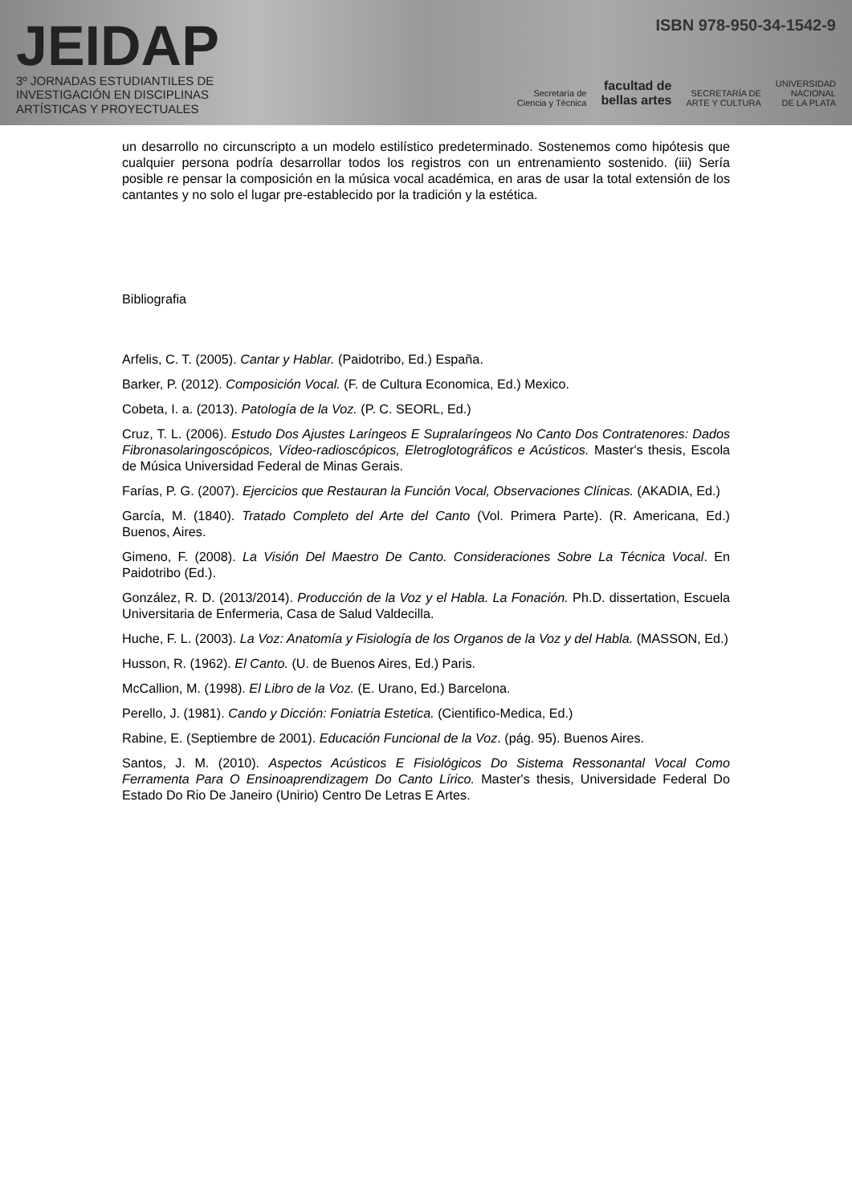JEIDAP
3º JORNADAS ESTUDIANTILES DE
INVESTIGACIÓN EN DISCIPLINAS
ARTÍSTICAS Y PROYECTUALES
ISBN 978-950-34-1542-9
Secretaría de
Ciencia y Técnica facultad de
bellas artes SECRETARÍA DE
ARTE Y CULTURA UNIVERSIDAD
NACIONAL
DE LA PLATA
un desarrollo no circunscripto a un modelo estilístico predeterminado. Sostenemos como hipótesis que cualquier persona podría desarrollar todos los registros con un entrenamiento sostenido. (iii) Sería posible re pensar la composición en la música vocal académica, en aras de usar la total extensión de los cantantes y no solo el lugar pre-establecido por la tradición y la estética.
Bibliografia
Arfelis, C. T. (2005). Cantar y Hablar. (Paidotribo, Ed.) España.
Barker, P. (2012). Composición Vocal. (F. de Cultura Economica, Ed.) Mexico.
Cobeta, I. a. (2013). Patología de la Voz. (P. C. SEORL, Ed.)
Cruz, T. L. (2006). Estudo Dos Ajustes Laríngeos E Supralaríngeos No Canto Dos Contratenores: Dados Fibronasolaringoscópicos, Vídeo-radioscópicos, Eletroglotográficos e Acústicos. Master's thesis, Escola de Música Universidad Federal de Minas Gerais.
Farías, P. G. (2007). Ejercicios que Restauran la Función Vocal, Observaciones Clínicas. (AKADIA, Ed.)
García, M. (1840). Tratado Completo del Arte del Canto (Vol. Primera Parte). (R. Americana, Ed.) Buenos, Aires.
Gimeno, F. (2008). La Visión Del Maestro De Canto. Consideraciones Sobre La Técnica Vocal. En Paidotribo (Ed.).
González, R. D. (2013/2014). Producción de la Voz y el Habla. La Fonación. Ph.D. dissertation, Escuela Universitaria de Enfermeria, Casa de Salud Valdecilla.
Huche, F. L. (2003). La Voz: Anatomía y Fisiología de los Organos de la Voz y del Habla. (MASSON, Ed.)
Husson, R. (1962). El Canto. (U. de Buenos Aires, Ed.) Paris.
McCallion, M. (1998). El Libro de la Voz. (E. Urano, Ed.) Barcelona.
Perello, J. (1981). Cando y Dicción: Foniatria Estetica. (Cientifico-Medica, Ed.)
Rabine, E. (Septiembre de 2001). Educación Funcional de la Voz. (pág. 95). Buenos Aires.
Santos, J. M. (2010). Aspectos Acústicos E Fisiológicos Do Sistema Ressonantal Vocal Como Ferramenta Para O Ensinoaprendizagem Do Canto Lírico. Master's thesis, Universidade Federal Do Estado Do Rio De Janeiro (Unirio) Centro De Letras E Artes.